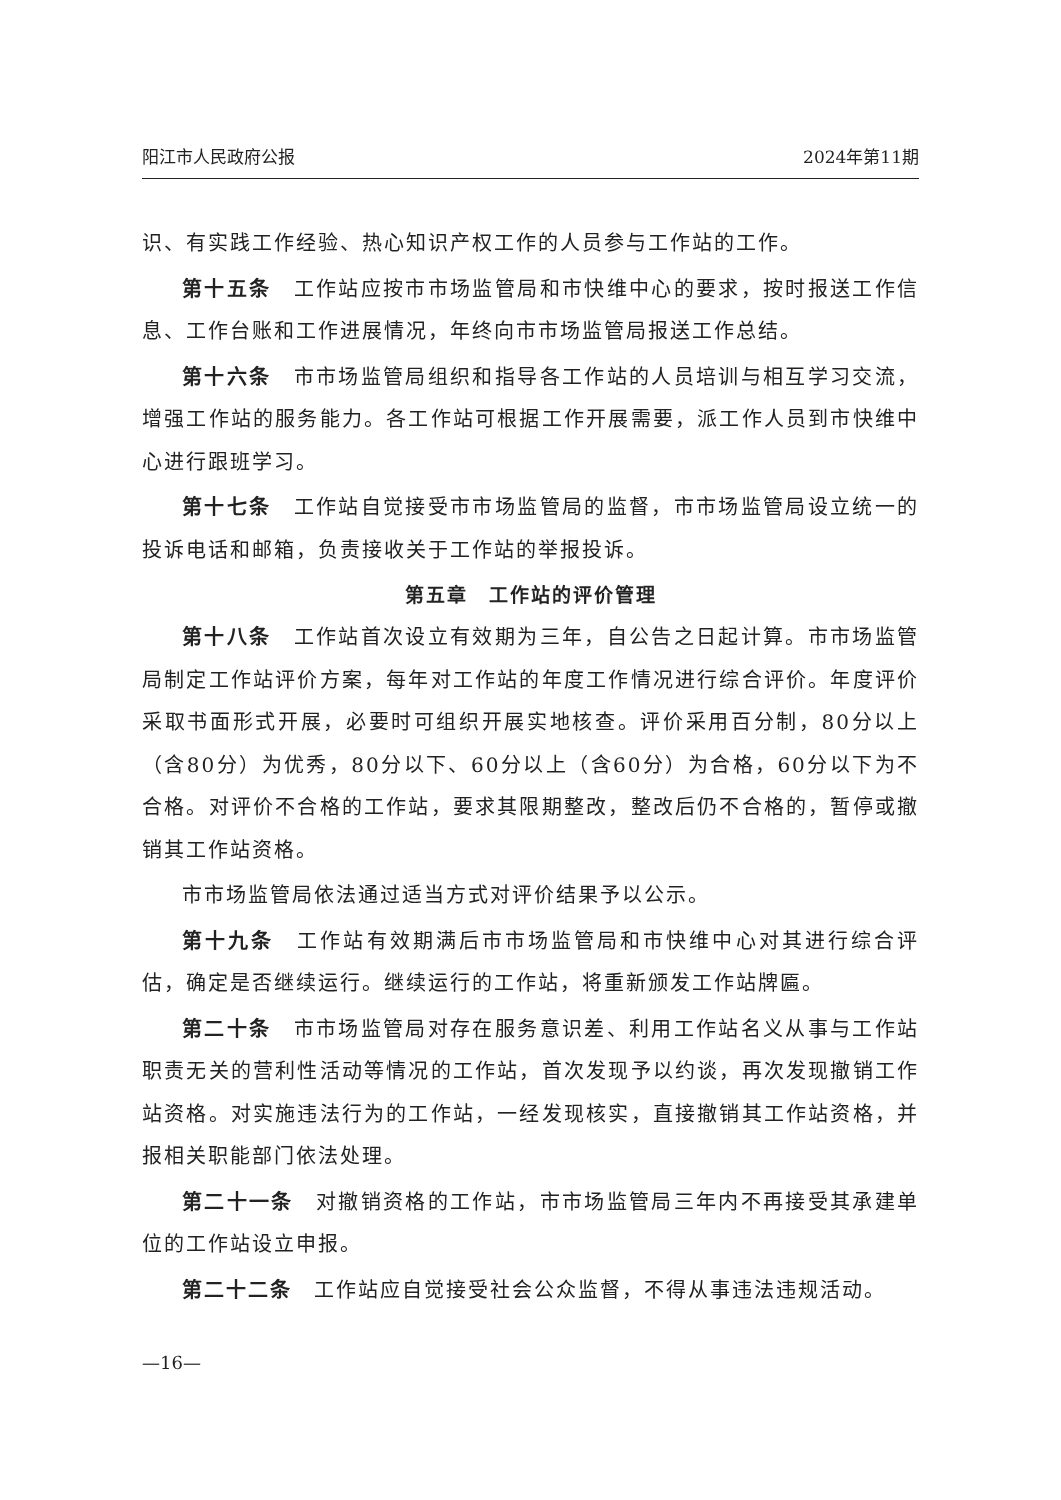阳江市人民政府公报 2024年第11期
识、有实践工作经验、热心知识产权工作的人员参与工作站的工作。
第十五条　工作站应按市市场监管局和市快维中心的要求，按时报送工作信息、工作台账和工作进展情况，年终向市市场监管局报送工作总结。
第十六条　市市场监管局组织和指导各工作站的人员培训与相互学习交流，增强工作站的服务能力。各工作站可根据工作开展需要，派工作人员到市快维中心进行跟班学习。
第十七条　工作站自觉接受市市场监管局的监督，市市场监管局设立统一的投诉电话和邮箱，负责接收关于工作站的举报投诉。
第五章　工作站的评价管理
第十八条　工作站首次设立有效期为三年，自公告之日起计算。市市场监管局制定工作站评价方案，每年对工作站的年度工作情况进行综合评价。年度评价采取书面形式开展，必要时可组织开展实地核查。评价采用百分制，80分以上（含80分）为优秀，80分以下、60分以上（含60分）为合格，60分以下为不合格。对评价不合格的工作站，要求其限期整改，整改后仍不合格的，暂停或撤销其工作站资格。
市市场监管局依法通过适当方式对评价结果予以公示。
第十九条　工作站有效期满后市市场监管局和市快维中心对其进行综合评估，确定是否继续运行。继续运行的工作站，将重新颁发工作站牌匾。
第二十条　市市场监管局对存在服务意识差、利用工作站名义从事与工作站职责无关的营利性活动等情况的工作站，首次发现予以约谈，再次发现撤销工作站资格。对实施违法行为的工作站，一经发现核实，直接撤销其工作站资格，并报相关职能部门依法处理。
第二十一条　对撤销资格的工作站，市市场监管局三年内不再接受其承建单位的工作站设立申报。
第二十二条　工作站应自觉接受社会公众监督，不得从事违法违规活动。
—16—